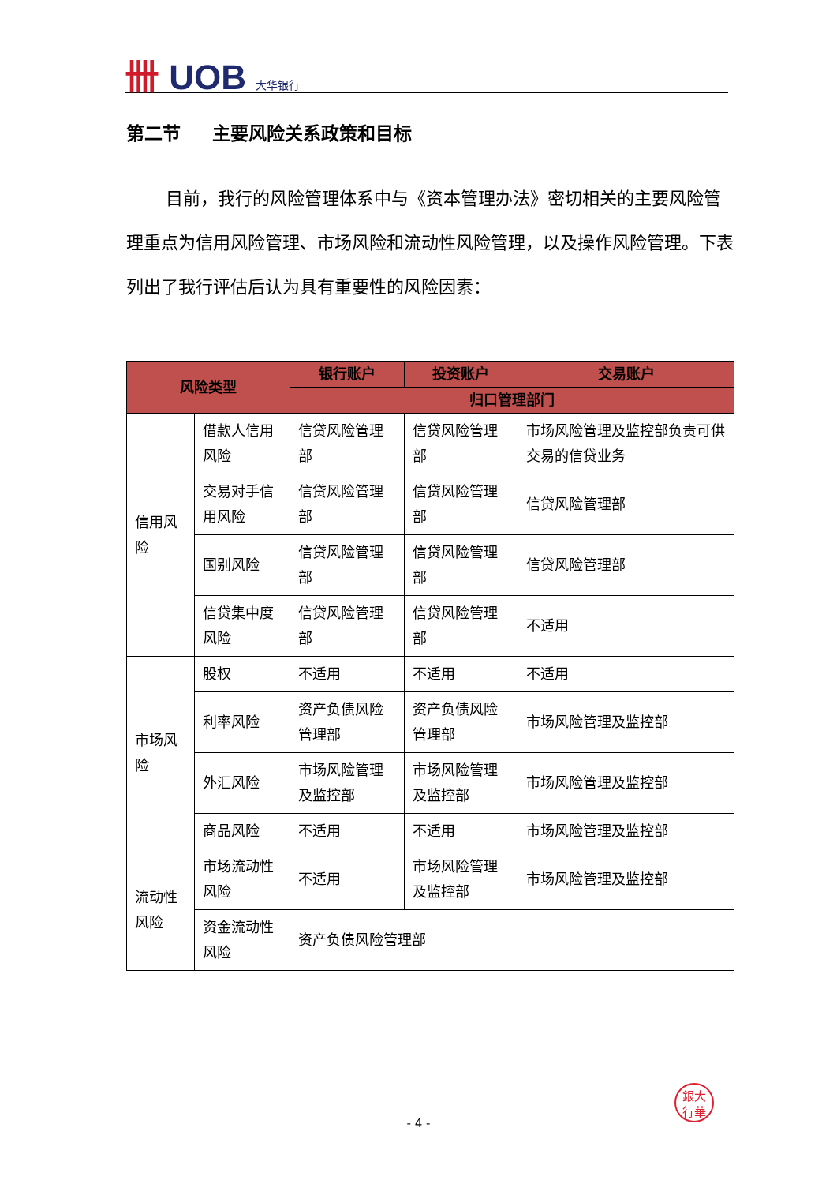卌 UOB 大华银行
第二节 主要风险关系政策和目标
目前，我行的风险管理体系中与《资本管理办法》密切相关的主要风险管理重点为信用风险管理、市场风险和流动性风险管理，以及操作风险管理。下表列出了我行评估后认为具有重要性的风险因素：
| 风险类型 | | 银行账户 | 投资账户 | 交易账户 |
| --- | --- | --- | --- | --- |
| | | 归口管理部门 | | |
| 信用风险 | 借款人信用风险 | 信贷风险管理部 | 信贷风险管理部 | 市场风险管理及监控部负责可供交易的信贷业务 |
| | 交易对手信用风险 | 信贷风险管理部 | 信贷风险管理部 | 信贷风险管理部 |
| | 国别风险 | 信贷风险管理部 | 信贷风险管理部 | 信贷风险管理部 |
| | 信贷集中度风险 | 信贷风险管理部 | 信贷风险管理部 | 不适用 |
| 市场风险 | 股权 | 不适用 | 不适用 | 不适用 |
| | 利率风险 | 资产负债风险管理部 | 资产负债风险管理部 | 市场风险管理及监控部 |
| | 外汇风险 | 市场风险管理及监控部 | 市场风险管理及监控部 | 市场风险管理及监控部 |
| | 商品风险 | 不适用 | 不适用 | 市场风险管理及监控部 |
| 流动性风险 | 市场流动性风险 | 不适用 | 市场风险管理及监控部 | 市场风险管理及监控部 |
| | 资金流动性风险 | 资产负债风险管理部 | | |
銀大
行華
- 4 -